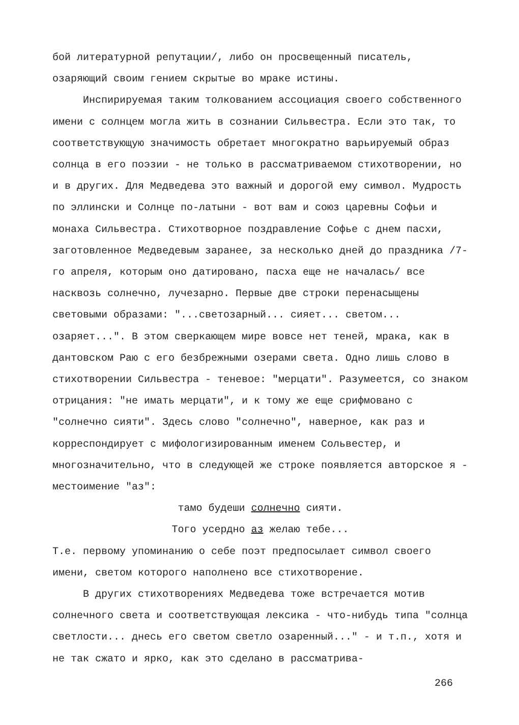бой литературной репутации/, либо он просвещенный писатель, озаряющий своим гением скрытые во мраке истины.
Инспирируемая таким толкованием ассоциация своего собственного имени с солнцем могла жить в сознании Сильвестра. Если это так, то соответствующую значимость обретает многократно варьируемый образ солнца в его поэзии - не только в рассматриваемом стихотворении, но и в других. Для Медведева это важный и дорогой ему символ. Мудрость по эллински и Солнце по-латыни - вот вам и союз царевны Софьи и монаха Сильвестра. Стихотворное поздравление Софье с днем пасхи, заготовленное Медведевым заранее, за несколько дней до праздника /7-го апреля, которым оно датировано, пасха еще не началась/ все насквозь солнечно, лучезарно. Первые две строки перенасыщены световыми образами: "...светозарный... сияет... светом... озаряет...". В этом сверкающем мире вовсе нет теней, мрака, как в дантовском Раю с его безбрежными озерами света. Одно лишь слово в стихотворении Сильвестра - теневое: "мерцати". Разумеется, со знаком отрицания: "не имать мерцати", и к тому же еще срифмовано с "солнечно сияти". Здесь слово "солнечно", наверное, как раз и корреспондирует с мифологизированным именем Сольвестер, и многозначительно, что в следующей же строке появляется авторское я - местоимение "аз":
тамо будеши солнечно сияти.
Того усердно аз желаю тебе...
Т.е. первому упоминанию о себе поэт предпосылает символ своего имени, светом которого наполнено все стихотворение.
В других стихотворениях Медведева тоже встречается мотив солнечного света и соответствующая лексика - что-нибудь типа "солнца светлости... днесь его светом светло озаренный..." - и т.п., хотя и не так сжато и ярко, как это сделано в рассматрива-
266